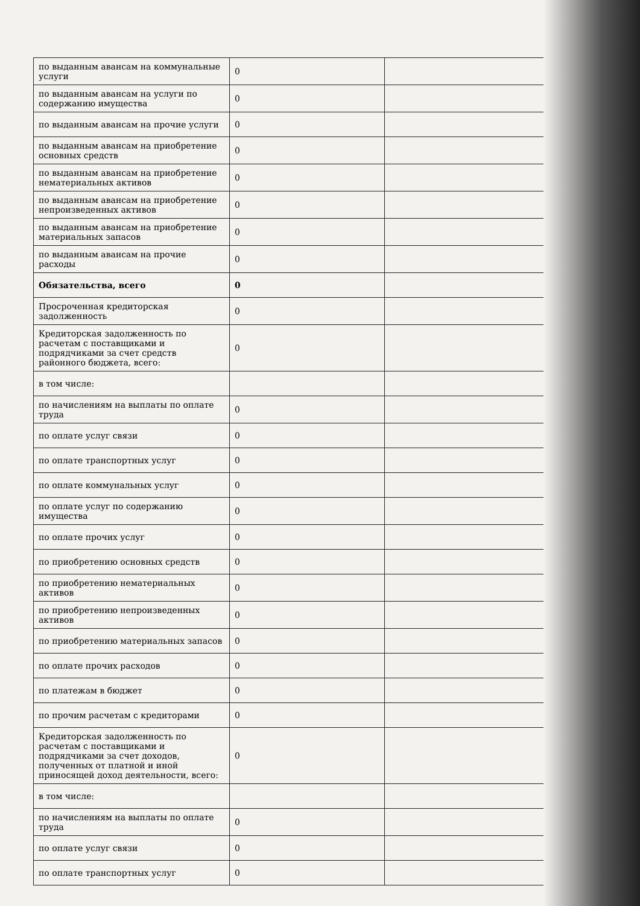| по выданным авансам на коммунальные услуги | 0 | |
| по выданным авансам на услуги по содержанию имущества | 0 | |
| по выданным авансам на прочие услуги | 0 | |
| по выданным авансам на приобретение основных средств | 0 | |
| по выданным авансам на приобретение нематериальных активов | 0 | |
| по выданным авансам на приобретение непроизведенных активов | 0 | |
| по выданным авансам на приобретение материальных запасов | 0 | |
| по выданным авансам на прочие расходы | 0 | |
| Обязательства, всего | 0 | |
| Просроченная кредиторская задолженность | 0 | |
| Кредиторская задолженность по расчетам с поставщиками и подрядчиками за счет средств районного бюджета, всего: | 0 | |
| в том числе: | | |
| по начислениям на выплаты по оплате труда | 0 | |
| по оплате услуг связи | 0 | |
| по оплате транспортных услуг | 0 | |
| по оплате коммунальных услуг | 0 | |
| по оплате услуг по содержанию имущества | 0 | |
| по оплате прочих услуг | 0 | |
| по приобретению основных средств | 0 | |
| по приобретению нематериальных активов | 0 | |
| по приобретению непроизведенных активов | 0 | |
| по приобретению материальных запасов | 0 | |
| по оплате прочих расходов | 0 | |
| по платежам в бюджет | 0 | |
| по прочим расчетам с кредиторами | 0 | |
| Кредиторская задолженность по расчетам с поставщиками и подрядчиками за счет доходов, полученных от платной и иной приносящей доход деятельности, всего: | 0 | |
| в том числе: | | |
| по начислениям на выплаты по оплате труда | 0 | |
| по оплате услуг связи | 0 | |
| по оплате транспортных услуг | 0 | |